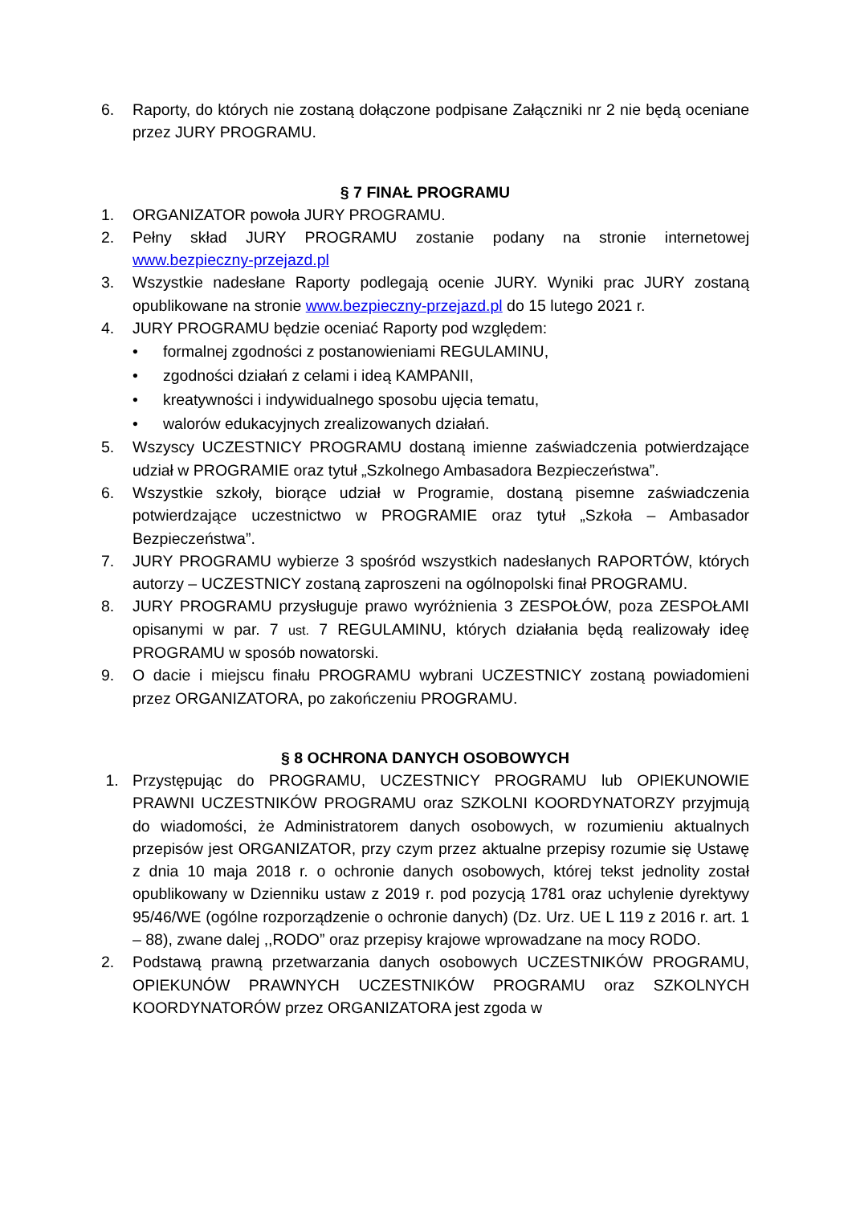6. Raporty, do których nie zostaną dołączone podpisane Załączniki nr 2 nie będą oceniane przez JURY PROGRAMU.
§ 7 FINAŁ PROGRAMU
1. ORGANIZATOR powoła JURY PROGRAMU.
2. Pełny skład JURY PROGRAMU zostanie podany na stronie internetowej www.bezpieczny-przejazd.pl
3. Wszystkie nadesłane Raporty podlegają ocenie JURY. Wyniki prac JURY zostaną opublikowane na stronie www.bezpieczny-przejazd.pl do 15 lutego 2021 r.
4. JURY PROGRAMU będzie oceniać Raporty pod względem:
• formalnej zgodności z postanowieniami REGULAMINU,
• zgodności działań z celami i ideą KAMPANII,
• kreatywności i indywidualnego sposobu ujęcia tematu,
• walorów edukacyjnych zrealizowanych działań.
5. Wszyscy UCZESTNICY PROGRAMU dostaną imienne zaświadczenia potwierdzające udział w PROGRAMIE oraz tytuł „Szkolnego Ambasadora Bezpieczeństwa”.
6. Wszystkie szkoły, biorące udział w Programie, dostaną pisemne zaświadczenia potwierdzające uczestnictwo w PROGRAMIE oraz tytuł „Szkoła – Ambasador Bezpieczeństwa”.
7. JURY PROGRAMU wybierze 3 spośród wszystkich nadesłanych RAPORTÓW, których autorzy – UCZESTNICY zostaną zaproszeni na ogólnopolski finał PROGRAMU.
8. JURY PROGRAMU przysługuje prawo wyróżnienia 3 ZESPOŁÓW, poza ZESPOŁAMI opisanymi w par. 7 ust. 7 REGULAMINU, których działania będą realizowały ideę PROGRAMU w sposób nowatorski.
9. O dacie i miejscu finału PROGRAMU wybrani UCZESTNICY zostaną powiadomieni przez ORGANIZATORA, po zakończeniu PROGRAMU.
§ 8 OCHRONA DANYCH OSOBOWYCH
1. Przystępując do PROGRAMU, UCZESTNICY PROGRAMU lub OPIEKUNOWIE PRAWNI UCZESTNIKÓW PROGRAMU oraz SZKOLNI KOORDYNATORZY przyjmują do wiadomości, że Administratorem danych osobowych, w rozumieniu aktualnych przepisów jest ORGANIZATOR, przy czym przez aktualne przepisy rozumie się Ustawę z dnia 10 maja 2018 r. o ochronie danych osobowych, której tekst jednolity został opublikowany w Dzienniku ustaw z 2019 r. pod pozycją 1781 oraz uchylenie dyrektywy 95/46/WE (ogólne rozporządzenie o ochronie danych) (Dz. Urz. UE L 119 z 2016 r. art. 1 – 88), zwane dalej ,,RODO” oraz przepisy krajowe wprowadzane na mocy RODO.
2. Podstawą prawną przetwarzania danych osobowych UCZESTNIKÓW PROGRAMU, OPIEKUNÓW PRAWNYCH UCZESTNIKÓW PROGRAMU oraz SZKOLNYCH KOORDYNATORÓW przez ORGANIZATORA jest zgoda w